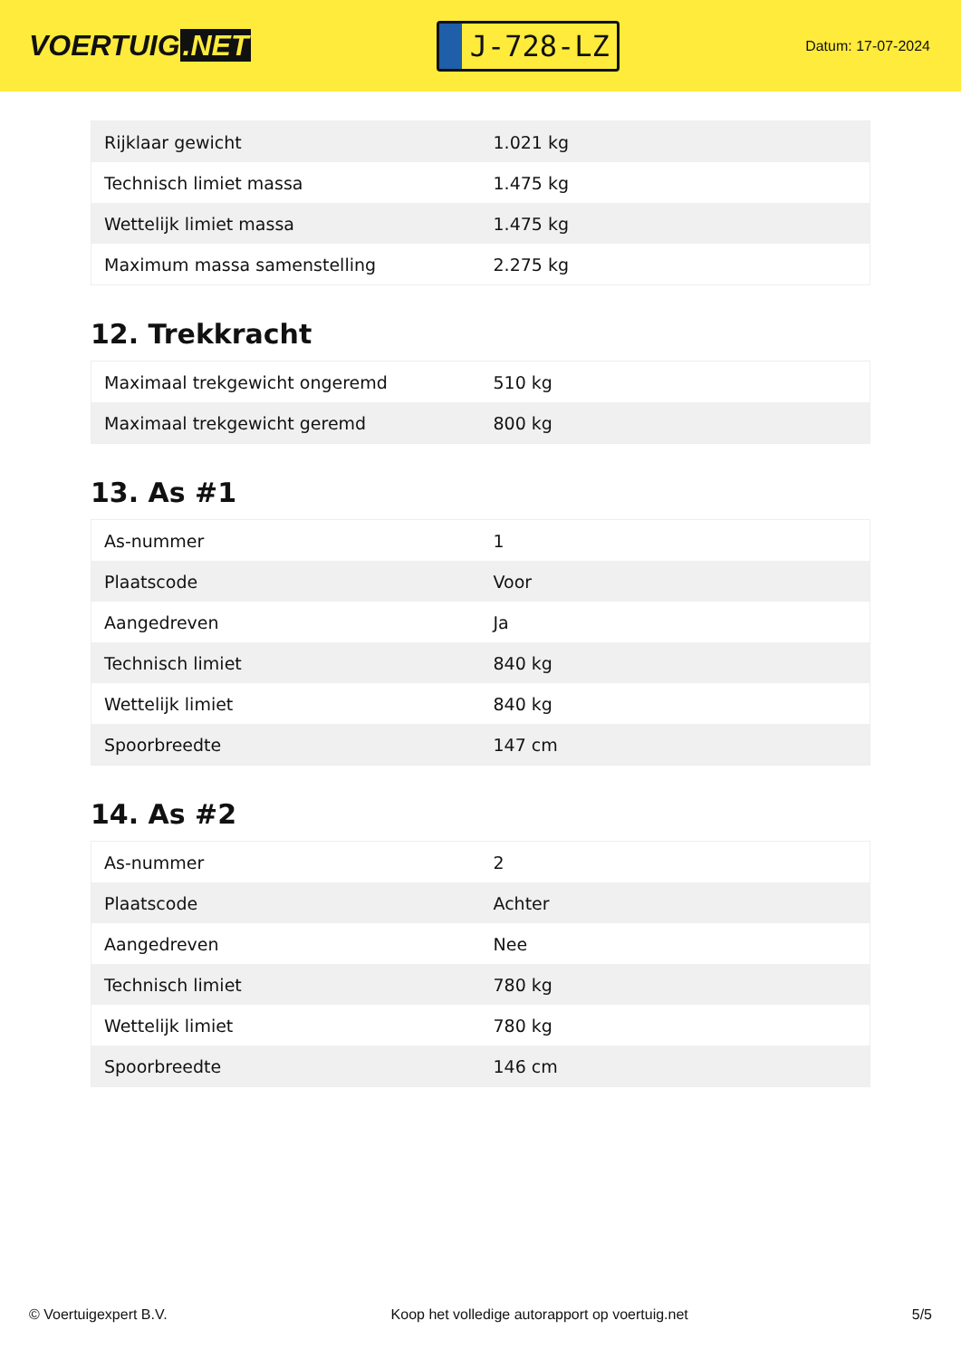VOERTUIG.NET
J-728-LZ
Datum: 17-07-2024
| Rijklaar gewicht | 1.021 kg |
| Technisch limiet massa | 1.475 kg |
| Wettelijk limiet massa | 1.475 kg |
| Maximum massa samenstelling | 2.275 kg |
12. Trekkracht
| Maximaal trekgewicht ongeremd | 510 kg |
| Maximaal trekgewicht geremd | 800 kg |
13. As #1
| As-nummer | 1 |
| Plaatscode | Voor |
| Aangedreven | Ja |
| Technisch limiet | 840 kg |
| Wettelijk limiet | 840 kg |
| Spoorbreedte | 147 cm |
14. As #2
| As-nummer | 2 |
| Plaatscode | Achter |
| Aangedreven | Nee |
| Technisch limiet | 780 kg |
| Wettelijk limiet | 780 kg |
| Spoorbreedte | 146 cm |
© Voertuigexpert B.V. Koop het volledige autorapport op voertuig.net 5/5